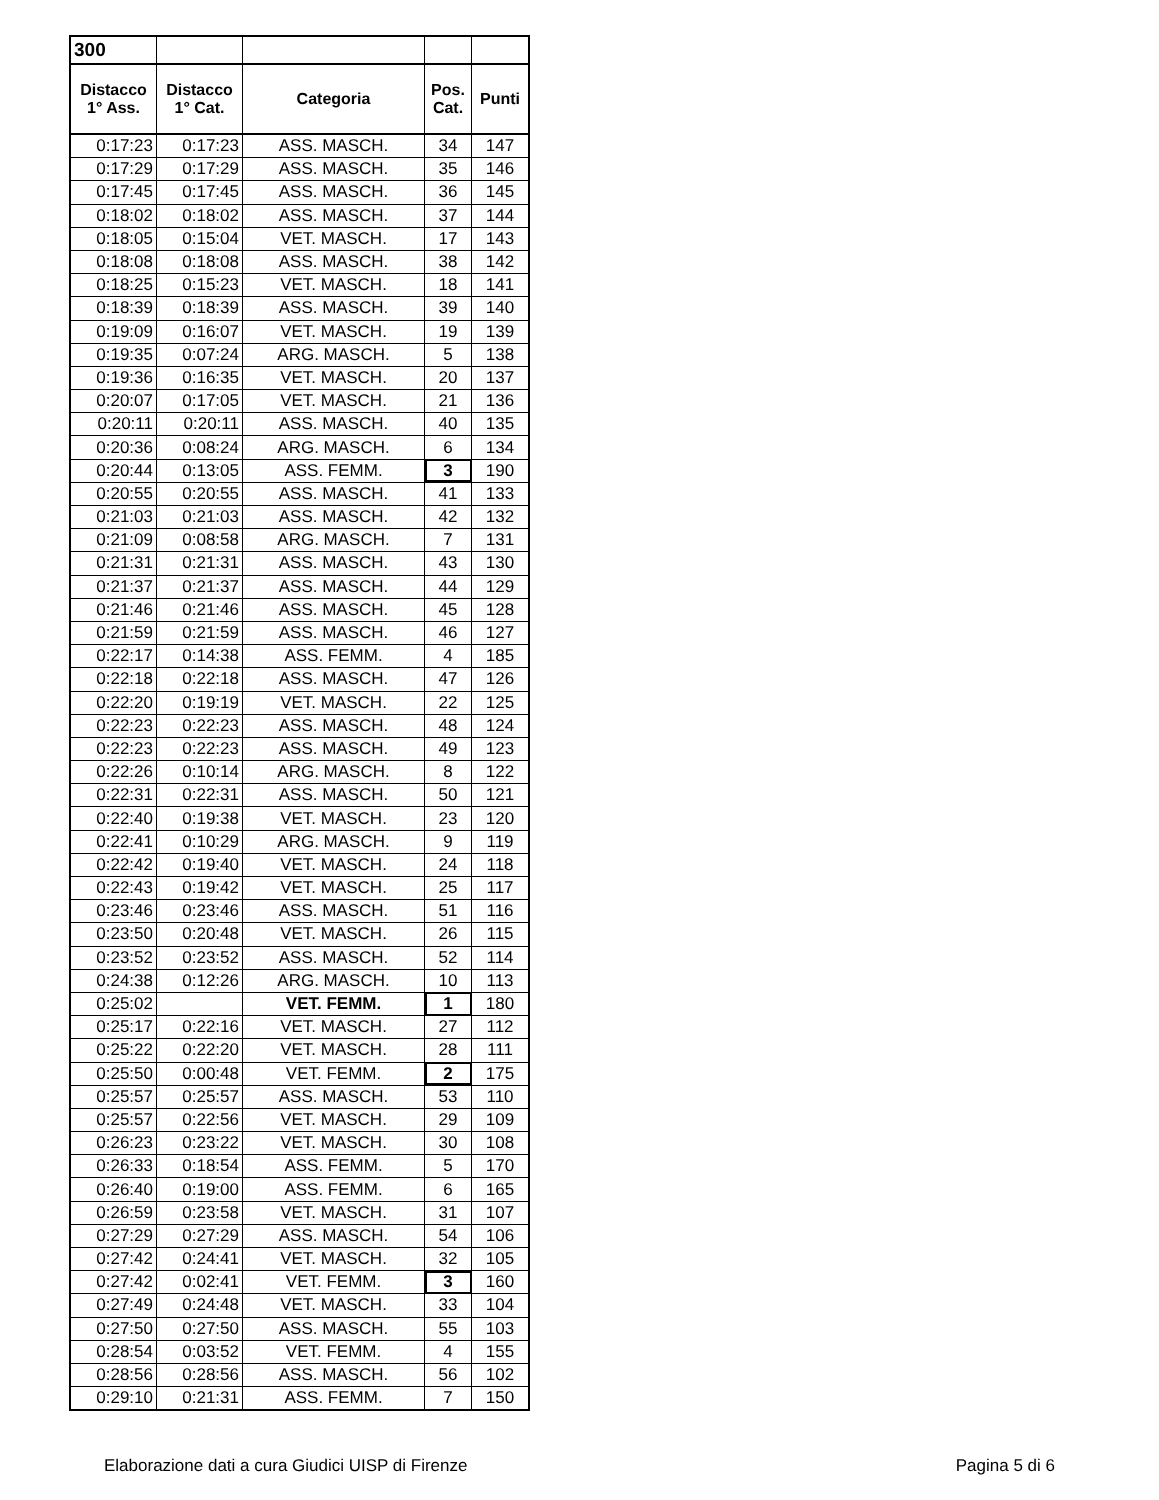| 300 | | | | |
| --- | --- | --- | --- | --- |
| Distacco 1° Ass. | Distacco 1° Cat. | Categoria | Pos. Cat. | Punti |
| 0:17:23 | 0:17:23 | ASS. MASCH. | 34 | 147 |
| 0:17:29 | 0:17:29 | ASS. MASCH. | 35 | 146 |
| 0:17:45 | 0:17:45 | ASS. MASCH. | 36 | 145 |
| 0:18:02 | 0:18:02 | ASS. MASCH. | 37 | 144 |
| 0:18:05 | 0:15:04 | VET. MASCH. | 17 | 143 |
| 0:18:08 | 0:18:08 | ASS. MASCH. | 38 | 142 |
| 0:18:25 | 0:15:23 | VET. MASCH. | 18 | 141 |
| 0:18:39 | 0:18:39 | ASS. MASCH. | 39 | 140 |
| 0:19:09 | 0:16:07 | VET. MASCH. | 19 | 139 |
| 0:19:35 | 0:07:24 | ARG. MASCH. | 5 | 138 |
| 0:19:36 | 0:16:35 | VET. MASCH. | 20 | 137 |
| 0:20:07 | 0:17:05 | VET. MASCH. | 21 | 136 |
| 0:20:11 | 0:20:11 | ASS. MASCH. | 40 | 135 |
| 0:20:36 | 0:08:24 | ARG. MASCH. | 6 | 134 |
| 0:20:44 | 0:13:05 | ASS. FEMM. | 3 | 190 |
| 0:20:55 | 0:20:55 | ASS. MASCH. | 41 | 133 |
| 0:21:03 | 0:21:03 | ASS. MASCH. | 42 | 132 |
| 0:21:09 | 0:08:58 | ARG. MASCH. | 7 | 131 |
| 0:21:31 | 0:21:31 | ASS. MASCH. | 43 | 130 |
| 0:21:37 | 0:21:37 | ASS. MASCH. | 44 | 129 |
| 0:21:46 | 0:21:46 | ASS. MASCH. | 45 | 128 |
| 0:21:59 | 0:21:59 | ASS. MASCH. | 46 | 127 |
| 0:22:17 | 0:14:38 | ASS. FEMM. | 4 | 185 |
| 0:22:18 | 0:22:18 | ASS. MASCH. | 47 | 126 |
| 0:22:20 | 0:19:19 | VET. MASCH. | 22 | 125 |
| 0:22:23 | 0:22:23 | ASS. MASCH. | 48 | 124 |
| 0:22:23 | 0:22:23 | ASS. MASCH. | 49 | 123 |
| 0:22:26 | 0:10:14 | ARG. MASCH. | 8 | 122 |
| 0:22:31 | 0:22:31 | ASS. MASCH. | 50 | 121 |
| 0:22:40 | 0:19:38 | VET. MASCH. | 23 | 120 |
| 0:22:41 | 0:10:29 | ARG. MASCH. | 9 | 119 |
| 0:22:42 | 0:19:40 | VET. MASCH. | 24 | 118 |
| 0:22:43 | 0:19:42 | VET. MASCH. | 25 | 117 |
| 0:23:46 | 0:23:46 | ASS. MASCH. | 51 | 116 |
| 0:23:50 | 0:20:48 | VET. MASCH. | 26 | 115 |
| 0:23:52 | 0:23:52 | ASS. MASCH. | 52 | 114 |
| 0:24:38 | 0:12:26 | ARG. MASCH. | 10 | 113 |
| 0:25:02 | | VET. FEMM. | 1 | 180 |
| 0:25:17 | 0:22:16 | VET. MASCH. | 27 | 112 |
| 0:25:22 | 0:22:20 | VET. MASCH. | 28 | 111 |
| 0:25:50 | 0:00:48 | VET. FEMM. | 2 | 175 |
| 0:25:57 | 0:25:57 | ASS. MASCH. | 53 | 110 |
| 0:25:57 | 0:22:56 | VET. MASCH. | 29 | 109 |
| 0:26:23 | 0:23:22 | VET. MASCH. | 30 | 108 |
| 0:26:33 | 0:18:54 | ASS. FEMM. | 5 | 170 |
| 0:26:40 | 0:19:00 | ASS. FEMM. | 6 | 165 |
| 0:26:59 | 0:23:58 | VET. MASCH. | 31 | 107 |
| 0:27:29 | 0:27:29 | ASS. MASCH. | 54 | 106 |
| 0:27:42 | 0:24:41 | VET. MASCH. | 32 | 105 |
| 0:27:42 | 0:02:41 | VET. FEMM. | 3 | 160 |
| 0:27:49 | 0:24:48 | VET. MASCH. | 33 | 104 |
| 0:27:50 | 0:27:50 | ASS. MASCH. | 55 | 103 |
| 0:28:54 | 0:03:52 | VET. FEMM. | 4 | 155 |
| 0:28:56 | 0:28:56 | ASS. MASCH. | 56 | 102 |
| 0:29:10 | 0:21:31 | ASS. FEMM. | 7 | 150 |
Elaborazione dati a cura Giudici UISP di Firenze Pagina 5 di 6